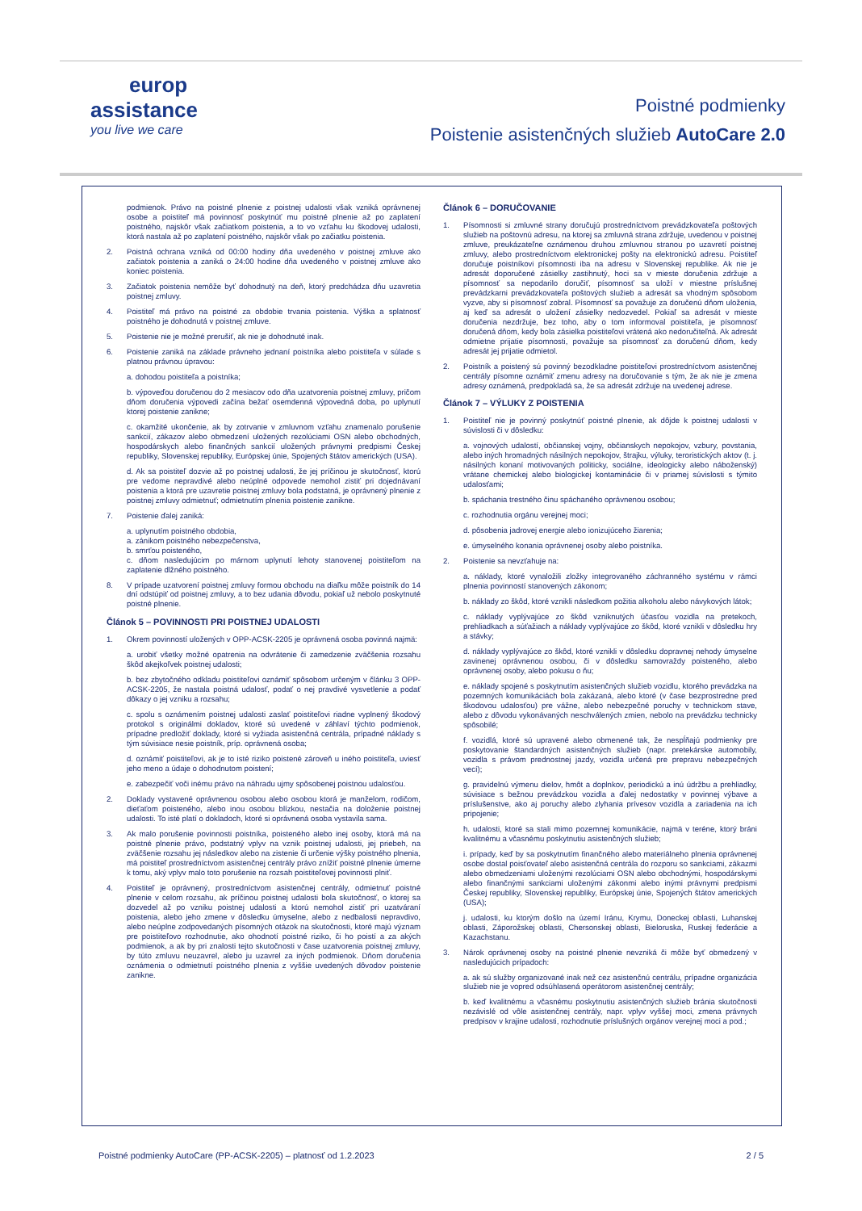europ
assistance
you live we care
Poistné podmienky
Poistenie asistenčných služieb AutoCare 2.0
podmienok. Právo na poistné plnenie z poistnej udalosti však vzniká oprávnenej osobe a poistiteľ má povinnosť poskytnúť mu poistné plnenie až po zaplatení poistného, najskôr však začiatkom poistenia, a to vo vzťahu ku škodovej udalosti, ktorá nastala až po zaplatení poistného, najskôr však po začiatku poistenia.
2. Poistná ochrana vzniká od 00:00 hodiny dňa uvedeného v poistnej zmluve ako začiatok poistenia a zaniká o 24:00 hodine dňa uvedeného v poistnej zmluve ako koniec poistenia.
3. Začiatok poistenia nemôže byť dohodnutý na deň, ktorý predchádza dňu uzavretia poistnej zmluvy.
4. Poistiteľ má právo na poistné za obdobie trvania poistenia. Výška a splatnosť poistného je dohodnutá v poistnej zmluve.
5. Poistenie nie je možné prerušiť, ak nie je dohodnuté inak.
6. Poistenie zaniká na základe právneho jednaní poistníka alebo poistiteľa v súlade s platnou právnou úpravou:
a. dohodou poistiteľa a poistníka;
b. výpoveďou doručenou do 2 mesiacov odo dňa uzatvorenia poistnej zmluvy, pričom dňom doručenia výpovedi začína bežať osemdenná výpovedná doba, po uplynutí ktorej poistenie zanikne;
c. okamžité ukončenie, ak by zotrvanie v zmluvnom vzťahu znamenalo porušenie sankcií, zákazov alebo obmedzení uložených rezolúciami OSN alebo obchodných, hospodárskych alebo finančných sankcií uložených právnymi predpismi Českej republiky, Slovenskej republiky, Európskej únie, Spojených štátov amerických (USA).
d. Ak sa poistiteľ dozvie až po poistnej udalosti, že jej príčinou je skutočnosť, ktorú pre vedome nepravdivé alebo neúplné odpovede nemohol zistiť pri dojednávaní poistenia a ktorá pre uzavretie poistnej zmluvy bola podstatná, je oprávnený plnenie z poistnej zmluvy odmietnuť; odmietnutím plnenia poistenie zanikne.
7. Poistenie ďalej zaniká:
a. uplynutím poistného obdobia,
a. zánikom poistného nebezpečenstva,
b. smrťou poisteného,
c. dňom nasledujúcim po márnom uplynutí lehoty stanovenej poistiteľom na zaplatenie dlžného poistného.
8. V prípade uzatvorení poistnej zmluvy formou obchodu na diaľku môže poistník do 14 dní odstúpiť od poistnej zmluvy, a to bez udania dôvodu, pokiaľ už nebolo poskytnuté poistné plnenie.
Článok 5 – POVINNOSTI PRI POISTNEJ UDALOSTI
1. Okrem povinností uložených v OPP-ACSK-2205 je oprávnená osoba povinná najmä:
a. urobiť všetky možné opatrenia na odvrátenie či zamedzenie zväčšenia rozsahu škôd akejkoľvek poistnej udalosti;
b. bez zbytočného odkladu poistiteľovi oznámiť spôsobom určeným v článku 3 OPP-ACSK-2205, že nastala poistná udalosť, podať o nej pravdivé vysvetlenie a podať dôkazy o jej vzniku a rozsahu;
c. spolu s oznámením poistnej udalosti zaslať poistiteľovi riadne vyplnený škodový protokol s originálmi dokladov, ktoré sú uvedené v záhlaví týchto podmienok, prípadne predložiť doklady, ktoré si vyžiada asistenčná centrála, prípadné náklady s tým súvisiace nesie poistník, príp. oprávnená osoba;
d. oznámiť poistiteľovi, ak je to isté riziko poistené zároveň u iného poistiteľa, uviesť jeho meno a údaje o dohodnutom poistení;
e. zabezpečiť voči inému právo na náhradu ujmy spôsobenej poistnou udalosťou.
2. Doklady vystavené oprávnenou osobou alebo osobou ktorá je manželom, rodičom, dieťaťom poisteného, alebo inou osobou blízkou, nestačia na doloženie poistnej udalosti. To isté platí o dokladoch, ktoré si oprávnená osoba vystavila sama.
3. Ak malo porušenie povinnosti poistníka, poisteného alebo inej osoby, ktorá má na poistné plnenie právo, podstatný vplyv na vznik poistnej udalosti, jej priebeh, na zväčšenie rozsahu jej následkov alebo na zistenie či určenie výšky poistného plnenia, má poistiteľ prostredníctvom asistenčnej centrály právo znížiť poistné plnenie úmerne k tomu, aký vplyv malo toto porušenie na rozsah poistiteľovej povinnosti plniť.
4. Poistiteľ je oprávnený, prostredníctvom asistenčnej centrály, odmietnuť poistné plnenie v celom rozsahu, ak príčinou poistnej udalosti bola skutočnosť, o ktorej sa dozvedel až po vzniku poistnej udalosti a ktorú nemohol zistiť pri uzatváraní poistenia, alebo jeho zmene v dôsledku úmyselne, alebo z nedbalosti nepravdivo, alebo neúplne zodpovedaných písomných otázok na skutočnosti, ktoré majú význam pre poistiteľovo rozhodnutie, ako ohodnotí poistné riziko, či ho poistí a za akých podmienok, a ak by pri znalosti tejto skutočnosti v čase uzatvorenia poistnej zmluvy, by túto zmluvu neuzavrel, alebo ju uzavrel za iných podmienok. Dňom doručenia oznámenia o odmietnutí poistného plnenia z vyššie uvedených dôvodov poistenie zanikne.
Článok 6 – DORUČOVANIE
1. Písomnosti si zmluvné strany doručujú prostredníctvom prevádzkovateľa poštových služieb na poštovnú adresu, na ktorej sa zmluvná strana zdržuje, uvedenou v poistnej zmluve, preukázateľne oznámenou druhou zmluvnou stranou po uzavretí poistnej zmluvy, alebo prostredníctvom elektronickej pošty na elektronickú adresu. Poistiteľ doručuje poistníkovi písomnosti iba na adresu v Slovenskej republike. Ak nie je adresát doporučené zásielky zastihnutý, hoci sa v mieste doručenia zdržuje a písomnosť sa nepodarilo doručiť, písomnosť sa uloží v miestne príslušnej prevádzkarni prevádzkovateľa poštových služieb a adresát sa vhodným spôsobom vyzve, aby si písomnosť zobral. Písomnosť sa považuje za doručenú dňom uloženia, aj keď sa adresát o uložení zásielky nedozvedel. Pokiaľ sa adresát v mieste doručenia nezdržuje, bez toho, aby o tom informoval poistiteľa, je písomnosť doručená dňom, kedy bola zásielka poistiteľovi vrátená ako nedoručiteľná. Ak adresát odmietne prijatie písomnosti, považuje sa písomnosť za doručenú dňom, kedy adresát jej prijatie odmietol.
2. Poistník a poistený sú povinný bezodkladne poistiteľovi prostredníctvom asistenčnej centrály písomne oznámiť zmenu adresy na doručovanie s tým, že ak nie je zmena adresy oznámená, predpokladá sa, že sa adresát zdržuje na uvedenej adrese.
Článok 7 – VÝLUKY Z POISTENIA
1. Poistiteľ nie je povinný poskytnúť poistné plnenie, ak dôjde k poistnej udalosti v súvislosti či v dôsledku:
a. vojnových udalostí, občianskej vojny, občianskych nepokojov, vzbury, povstania, alebo iných hromadných násilných nepokojov, štrajku, výluky, teroristických aktov (t. j. násilných konaní motivovaných politicky, sociálne, ideologicky alebo náboženský) vrátane chemickej alebo biologickej kontaminácie či v priamej súvislosti s týmito udalosťami;
b. spáchania trestného činu spáchaného oprávnenou osobou;
c. rozhodnutia orgánu verejnej moci;
d. pôsobenia jadrovej energie alebo ionizujúceho žiarenia;
e. úmyselného konania oprávnenej osoby alebo poistníka.
2. Poistenie sa nevzťahuje na:
a. náklady, ktoré vynaložili zložky integrovaného záchranného systému v rámci plnenia povinností stanovených zákonom;
b. náklady zo škôd, ktoré vznikli následkom požitia alkoholu alebo návykových látok;
c. náklady vyplývajúce zo škôd vzniknutých účasťou vozidla na pretekoch, prehliadkach a súťažiach a náklady vyplývajúce zo škôd, ktoré vznikli v dôsledku hry a stávky;
d. náklady vyplývajúce zo škôd, ktoré vznikli v dôsledku dopravnej nehody úmyselne zavinenej oprávnenou osobou, či v dôsledku samovraždy poisteného, alebo oprávnenej osoby, alebo pokusu o ňu;
e. náklady spojené s poskytnutím asistenčných služieb vozidlu, ktorého prevádzka na pozemných komunikáciách bola zakázaná, alebo ktoré (v čase bezprostredne pred škodovou udalosťou) pre vážne, alebo nebezpečné poruchy v technickom stave, alebo z dôvodu vykonávaných neschválených zmien, nebolo na prevádzku technicky spôsobilé;
f. vozidlá, ktoré sú upravené alebo obmenené tak, že nespĺňajú podmienky pre poskytovanie štandardných asistenčných služieb (napr. pretekárske automobily, vozidla s právom prednostnej jazdy, vozidla určená pre prepravu nebezpečných vecí);
g. pravidelnú výmenu dielov, hmôt a doplnkov, periodickú a inú údržbu a prehliadky, súvisiace s bežnou prevádzkou vozidla a ďalej nedostatky v povinnej výbave a príslušenstve, ako aj poruchy alebo zlyhania prívesov vozidla a zariadenia na ich pripojenie;
h. udalosti, ktoré sa stali mimo pozemnej komunikácie, najmä v teréne, ktorý bráni kvalitnému a včasnému poskytnutiu asistenčných služieb;
i. prípady, keď by sa poskytnutím finančného alebo materiálneho plnenia oprávnenej osobe dostal poisťovateľ alebo asistenčná centrála do rozporu so sankciami, zákazmi alebo obmedzeniami uloženými rezolúciami OSN alebo obchodnými, hospodárskymi alebo finančnými sankciami uloženými zákonmi alebo inými právnymi predpismi Českej republiky, Slovenskej republiky, Európskej únie, Spojených štátov amerických (USA);
j. udalosti, ku ktorým došlo na území Iránu, Krymu, Doneckej oblasti, Luhanskej oblasti, Záporožskej oblasti, Chersonskej oblasti, Bieloruska, Ruskej federácie a Kazachstanu.
3. Nárok oprávnenej osoby na poistné plnenie nevzniká či môže byť obmedzený v nasledujúcich prípadoch:
a. ak sú služby organizované inak než cez asistenčnú centrálu, prípadne organizácia služieb nie je vopred odsúhlasená operátorom asistenčnej centrály;
b. keď kvalitnému a včasnému poskytnutiu asistenčných služieb bránia skutočnosti nezávislé od vôle asistenčnej centrály, napr. vplyv vyššej moci, zmena právnych predpisov v krajine udalosti, rozhodnutie príslušných orgánov verejnej moci a pod.;
Poistné podmienky AutoCare (PP-ACSK-2205) – platnosť od 1.2.2023 2 / 5